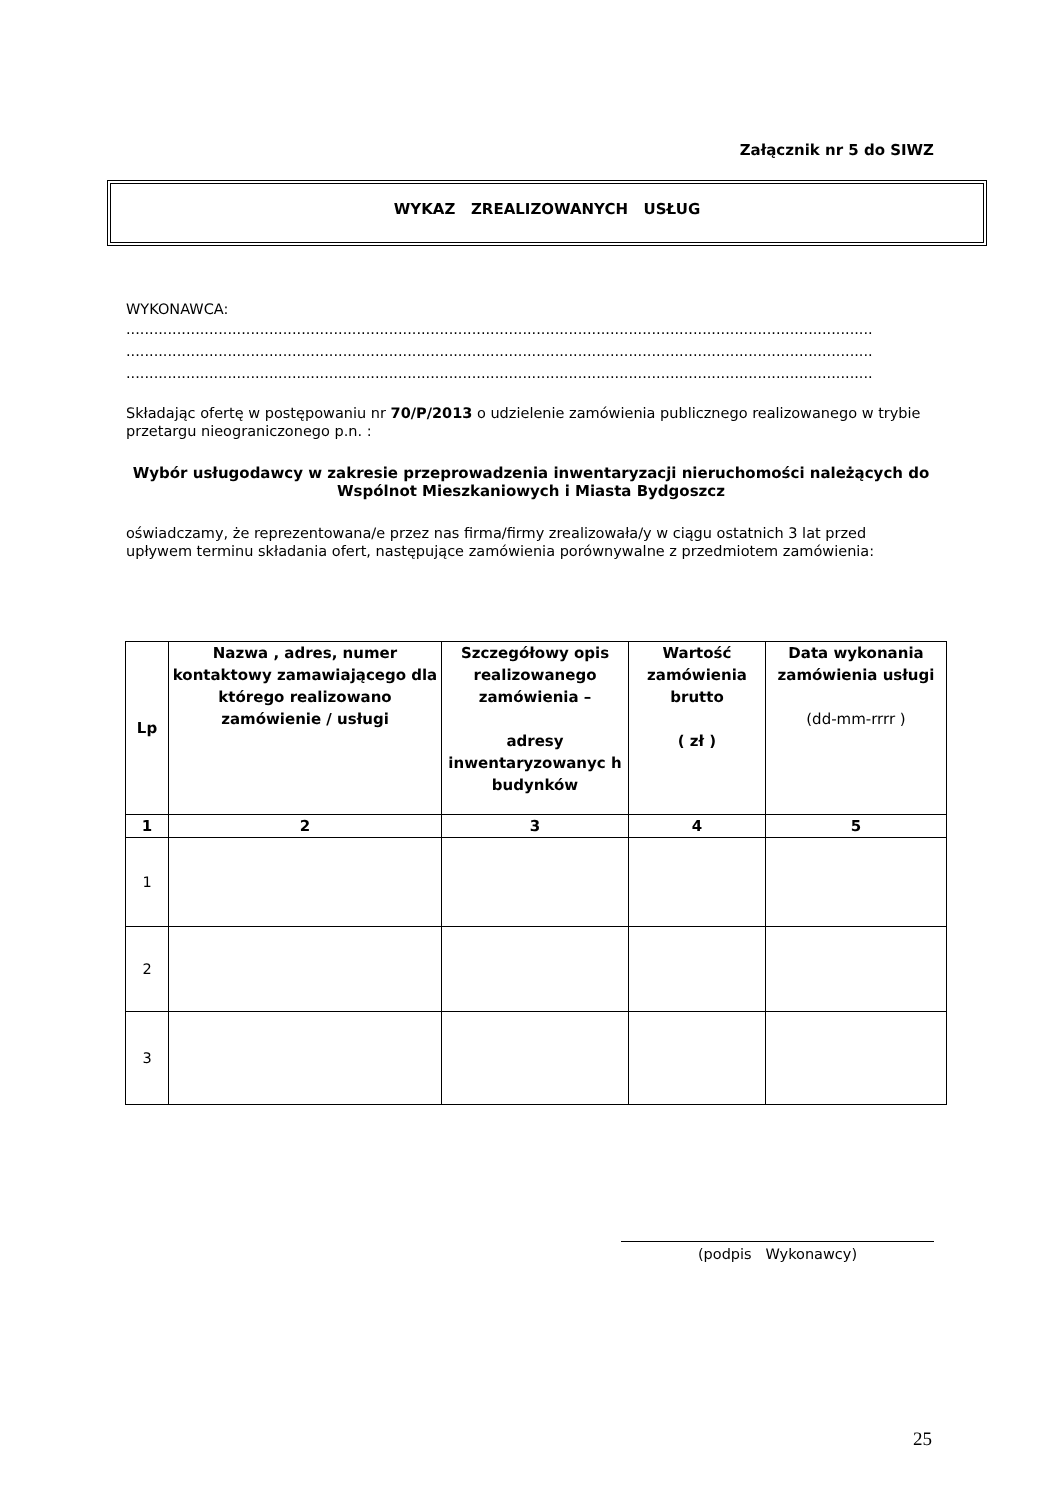Załącznik nr 5 do SIWZ
WYKAZ ZREALIZOWANYCH USŁUG
WYKONAWCA:
..................................................................................................................................................................
..................................................................................................................................................................
..................................................................................................................................................................
Składając ofertę w postępowaniu nr 70/P/2013 o udzielenie zamówienia publicznego realizowanego w trybie przetargu nieograniczonego p.n. :
Wybór usługodawcy w zakresie przeprowadzenia inwentaryzacji nieruchomości należących do Wspólnot Mieszkaniowych i Miasta Bydgoszcz
oświadczamy, że reprezentowana/e przez nas firma/firmy zrealizowała/y w ciągu ostatnich 3 lat przed upływem terminu składania ofert, następujące zamówienia porównywalne z przedmiotem zamówienia:
| Lp | Nazwa , adres, numer kontaktowy zamawiającego dla którego realizowano zamówienie / usługi | Szczegółowy opis realizowanego zamówienia – adresy inwentaryzowanyc h budynków | Wartość zamówienia brutto ( zł ) | Data wykonania zamówienia usługi (dd-mm-rrrr ) |
| --- | --- | --- | --- | --- |
| 1 | 2 | 3 | 4 | 5 |
| 1 | | | | |
| 2 | | | | |
| 3 | | | | |
(podpis Wykonawcy)
25